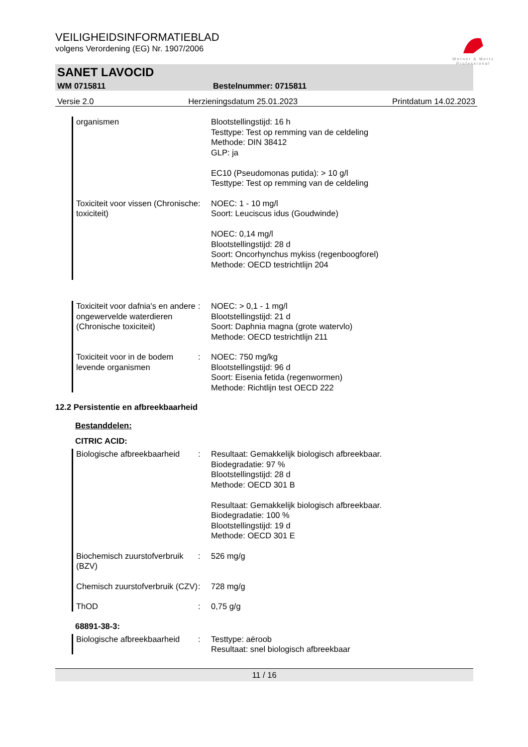VEILIGHEIDSINFORMATIEBLAD
volgens Verordening (EG) Nr. 1907/2006
Werner & Mertz
Professional
SANET LAVOCID
WM 0715811 Bestelnummer: 0715811
Versie 2.0 Herzieningsdatum 25.01.2023 Printdatum 14.02.2023
organismen Blootstellingstijd: 16 h
Testtype: Test op remming van de celdeling
Methode: DIN 38412
GLP: ja
EC10 (Pseudomonas putida): > 10 g/l
Testtype: Test op remming van de celdeling
Toxiciteit voor vissen (Chronische toxiciteit)
: NOEC: 1 - 10 mg/l
Soort: Leuciscus idus (Goudwinde)
NOEC: 0,14 mg/l
Blootstellingstijd: 28 d
Soort: Oncorhynchus mykiss (regenboogforel)
Methode: OECD testrichtlijn 204
Toxiciteit voor dafnia's en andere ongewervelde waterdieren (Chronische toxiciteit)
: NOEC: > 0,1 - 1 mg/l
Blootstellingstijd: 21 d
Soort: Daphnia magna (grote watervlo)
Methode: OECD testrichtlijn 211
Toxiciteit voor in de bodem levende organismen
: NOEC: 750 mg/kg
Blootstellingstijd: 96 d
Soort: Eisenia fetida (regenwormen)
Methode: Richtlijn test OECD 222
12.2 Persistentie en afbreekbaarheid
Bestanddelen:
CITRIC ACID:
Biologische afbreekbaarheid
: Resultaat: Gemakkelijk biologisch afbreekbaar.
Biodegradatie: 97 %
Blootstellingstijd: 28 d
Methode: OECD 301 B
Resultaat: Gemakkelijk biologisch afbreekbaar.
Biodegradatie: 100 %
Blootstellingstijd: 19 d
Methode: OECD 301 E
Biochemisch zuurstofverbruik (BZV)
: 526 mg/g
Chemisch zuurstofverbruik (CZV)
: 728 mg/g
ThOD : 0,75 g/g
68891-38-3:
Biologische afbreekbaarheid
: Testtype: aëroob
Resultaat: snel biologisch afbreekbaar
11 / 16